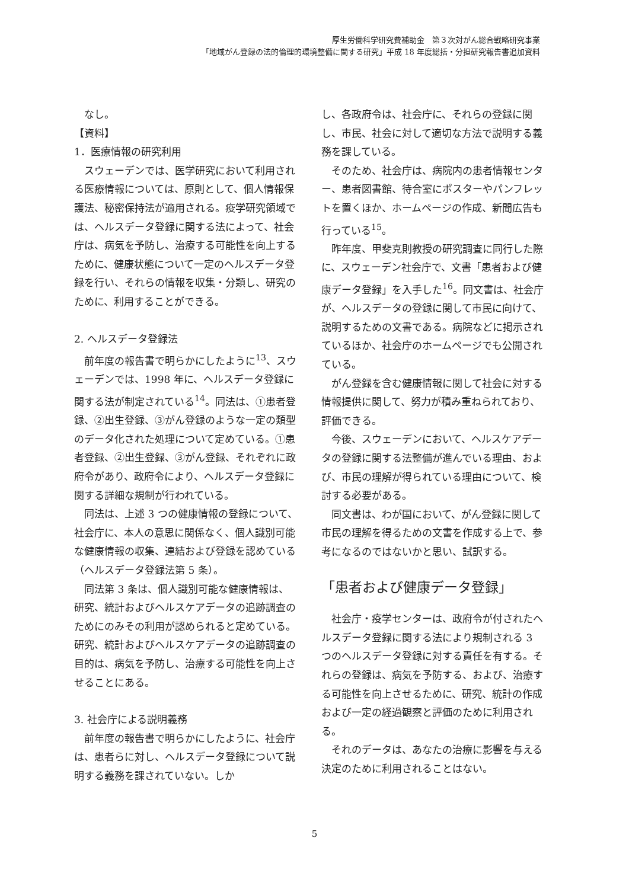厚生労働科学研究費補助金　第３次対がん総合戦略研究事業
「地域がん登録の法的倫理的環境整備に関する研究」平成 18 年度総括・分担研究報告書追加資料
なし。
【資料】
1．医療情報の研究利用
スウェーデンでは、医学研究において利用される医療情報については、原則として、個人情報保護法、秘密保持法が適用される。疫学研究領域では、ヘルスデータ登録に関する法によって、社会庁は、病気を予防し、治療する可能性を向上するために、健康状態について一定のヘルスデータ登録を行い、それらの情報を収集・分類し、研究のために、利用することができる。
2. ヘルスデータ登録法
前年度の報告書で明らかにしたように<sup>13</sup>、スウェーデンでは、1998 年に、ヘルスデータ登録に関する法が制定されている<sup>14</sup>。同法は、①患者登録、②出生登録、③がん登録のような一定の類型のデータ化された処理について定めている。①患者登録、②出生登録、③がん登録、それぞれに政府令があり、政府令により、ヘルスデータ登録に関する詳細な規制が行われている。
同法は、上述 3 つの健康情報の登録について、社会庁に、本人の意思に関係なく、個人識別可能な健康情報の収集、連結および登録を認めている（ヘルスデータ登録法第 5 条）。
同法第 3 条は、個人識別可能な健康情報は、研究、統計およびヘルスケアデータの追跡調査のためにのみその利用が認められると定めている。研究、統計およびヘルスケアデータの追跡調査の目的は、病気を予防し、治療する可能性を向上させることにある。
3. 社会庁による説明義務
前年度の報告書で明らかにしたように、社会庁は、患者らに対し、ヘルスデータ登録について説明する義務を課されていない。しか
し、各政府令は、社会庁に、それらの登録に関し、市民、社会に対して適切な方法で説明する義務を課している。
そのため、社会庁は、病院内の患者情報センター、患者図書館、待合室にポスターやパンフレットを置くほか、ホームページの作成、新聞広告も行っている<sup>15</sup>。
昨年度、甲斐克則教授の研究調査に同行した際に、スウェーデン社会庁で、文書「患者および健康データ登録」を入手した<sup>16</sup>。同文書は、社会庁が、ヘルスデータの登録に関して市民に向けて、説明するための文書である。病院などに掲示されているほか、社会庁のホームページでも公開されている。
がん登録を含む健康情報に関して社会に対する情報提供に関して、努力が積み重ねられており、評価できる。
今後、スウェーデンにおいて、ヘルスケアデータの登録に関する法整備が進んでいる理由、および、市民の理解が得られている理由について、検討する必要がある。
同文書は、わが国において、がん登録に関して市民の理解を得るための文書を作成する上で、参考になるのではないかと思い、試訳する。
「患者および健康データ登録」
社会庁・疫学センターは、政府令が付されたヘルスデータ登録に関する法により規制される 3 つのヘルスデータ登録に対する責任を有する。それらの登録は、病気を予防する、および、治療する可能性を向上させるために、研究、統計の作成および一定の経過観察と評価のために利用される。
それのデータは、あなたの治療に影響を与える決定のために利用されることはない。
5